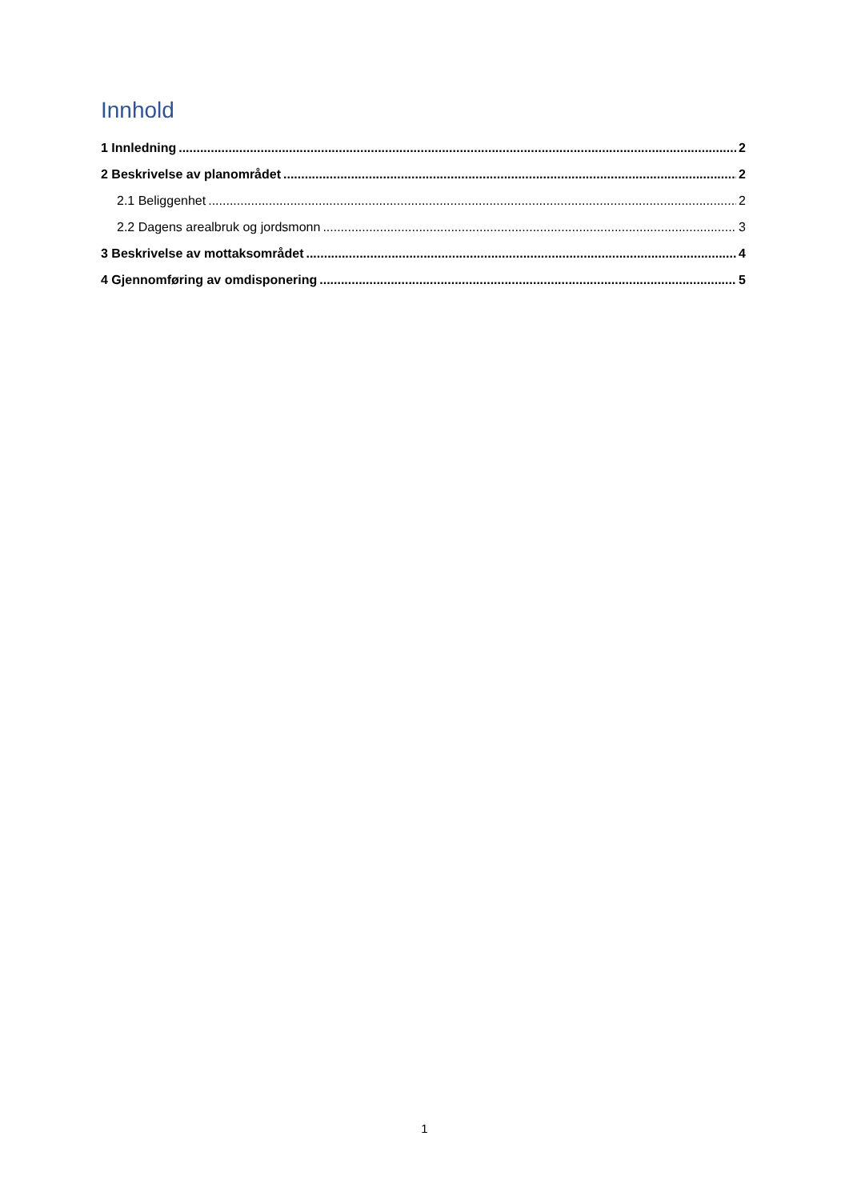Innhold
1 Innledning 2
2 Beskrivelse av planområdet 2
2.1 Beliggenhet 2
2.2 Dagens arealbruk og jordsmonn 3
3 Beskrivelse av mottaksområdet 4
4 Gjennomføring av omdisponering 5
1